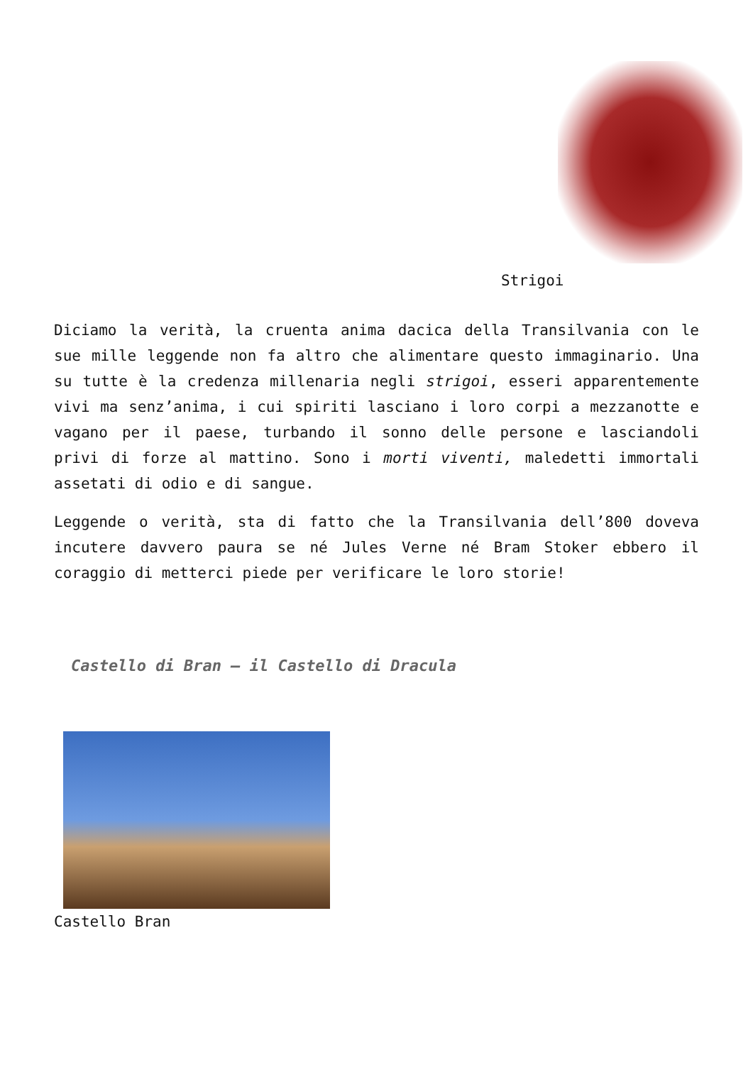Strigoi
Diciamo la verità, la cruenta anima dacica della Transilvania con le sue mille leggende non fa altro che alimentare questo immaginario. Una su tutte è la credenza millenaria negli strigoi, esseri apparentemente vivi ma senz’anima, i cui spiriti lasciano i loro corpi a mezzanotte e vagano per il paese, turbando il sonno delle persone e lasciandoli privi di forze al mattino. Sono i morti viventi, maledetti immortali assetati di odio e di sangue.
Leggende o verità, sta di fatto che la Transilvania dell’800 doveva incutere davvero paura se né Jules Verne né Bram Stoker ebbero il coraggio di metterci piede per verificare le loro storie!
Castello di Bran – il Castello di Dracula
Castello Bran